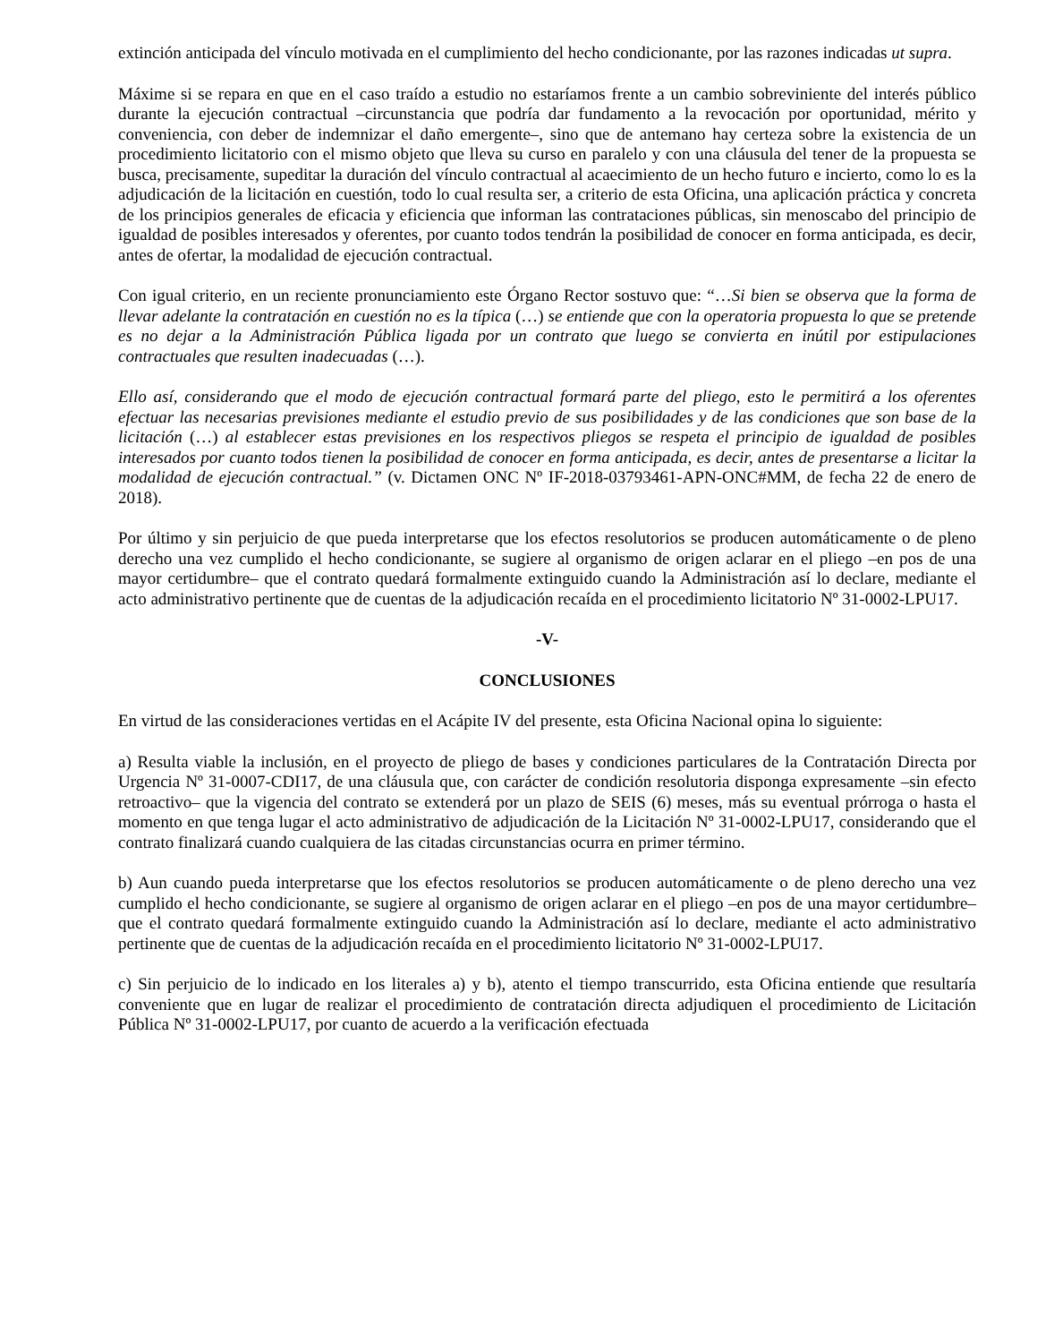extinción anticipada del vínculo motivada en el cumplimiento del hecho condicionante, por las razones indicadas ut supra.
Máxime si se repara en que en el caso traído a estudio no estaríamos frente a un cambio sobreviniente del interés público durante la ejecución contractual –circunstancia que podría dar fundamento a la revocación por oportunidad, mérito y conveniencia, con deber de indemnizar el daño emergente–, sino que de antemano hay certeza sobre la existencia de un procedimiento licitatorio con el mismo objeto que lleva su curso en paralelo y con una cláusula del tener de la propuesta se busca, precisamente, supeditar la duración del vínculo contractual al acaecimiento de un hecho futuro e incierto, como lo es la adjudicación de la licitación en cuestión, todo lo cual resulta ser, a criterio de esta Oficina, una aplicación práctica y concreta de los principios generales de eficacia y eficiencia que informan las contrataciones públicas, sin menoscabo del principio de igualdad de posibles interesados y oferentes, por cuanto todos tendrán la posibilidad de conocer en forma anticipada, es decir, antes de ofertar, la modalidad de ejecución contractual.
Con igual criterio, en un reciente pronunciamiento este Órgano Rector sostuvo que: “…Si bien se observa que la forma de llevar adelante la contratación en cuestión no es la típica (…) se entiende que con la operatoria propuesta lo que se pretende es no dejar a la Administración Pública ligada por un contrato que luego se convierta en inútil por estipulaciones contractuales que resulten inadecuadas (…).
Ello así, considerando que el modo de ejecución contractual formará parte del pliego, esto le permitirá a los oferentes efectuar las necesarias previsiones mediante el estudio previo de sus posibilidades y de las condiciones que son base de la licitación (…) al establecer estas previsiones en los respectivos pliegos se respeta el principio de igualdad de posibles interesados por cuanto todos tienen la posibilidad de conocer en forma anticipada, es decir, antes de presentarse a licitar la modalidad de ejecución contractual.” (v. Dictamen ONC Nº IF-2018-03793461-APN-ONC#MM, de fecha 22 de enero de 2018).
Por último y sin perjuicio de que pueda interpretarse que los efectos resolutorios se producen automáticamente o de pleno derecho una vez cumplido el hecho condicionante, se sugiere al organismo de origen aclarar en el pliego –en pos de una mayor certidumbre– que el contrato quedará formalmente extinguido cuando la Administración así lo declare, mediante el acto administrativo pertinente que de cuentas de la adjudicación recaída en el procedimiento licitatorio Nº 31-0002-LPU17.
-V-
CONCLUSIONES
En virtud de las consideraciones vertidas en el Acápite IV del presente, esta Oficina Nacional opina lo siguiente:
a) Resulta viable la inclusión, en el proyecto de pliego de bases y condiciones particulares de la Contratación Directa por Urgencia Nº 31-0007-CDI17, de una cláusula que, con carácter de condición resolutoria disponga expresamente –sin efecto retroactivo– que la vigencia del contrato se extenderá por un plazo de SEIS (6) meses, más su eventual prórroga o hasta el momento en que tenga lugar el acto administrativo de adjudicación de la Licitación Nº 31-0002-LPU17, considerando que el contrato finalizará cuando cualquiera de las citadas circunstancias ocurra en primer término.
b) Aun cuando pueda interpretarse que los efectos resolutorios se producen automáticamente o de pleno derecho una vez cumplido el hecho condicionante, se sugiere al organismo de origen aclarar en el pliego –en pos de una mayor certidumbre– que el contrato quedará formalmente extinguido cuando la Administración así lo declare, mediante el acto administrativo pertinente que de cuentas de la adjudicación recaída en el procedimiento licitatorio Nº 31-0002-LPU17.
c) Sin perjuicio de lo indicado en los literales a) y b), atento el tiempo transcurrido, esta Oficina entiende que resultaría conveniente que en lugar de realizar el procedimiento de contratación directa adjudiquen el procedimiento de Licitación Pública Nº 31-0002-LPU17, por cuanto de acuerdo a la verificación efectuada